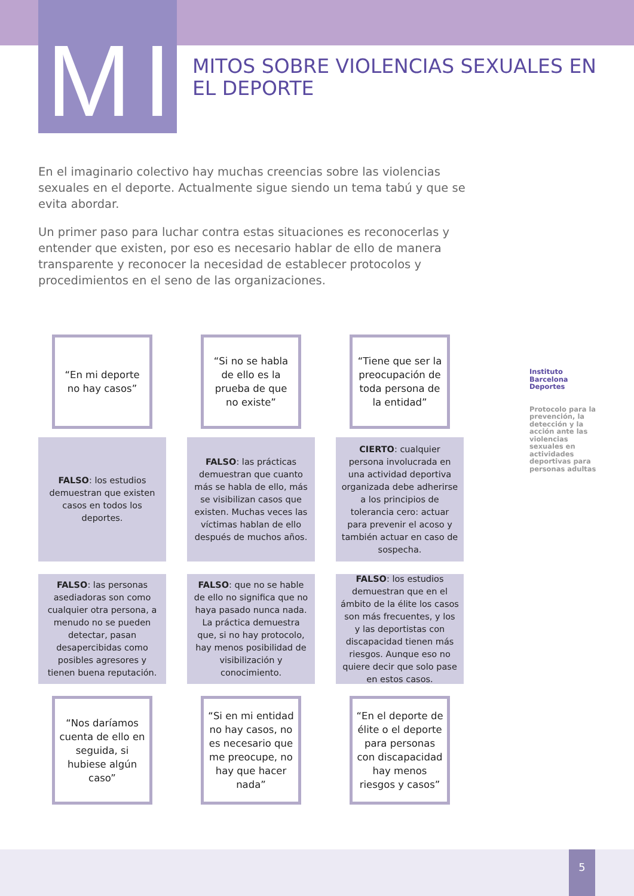MI
MITOS SOBRE VIOLENCIAS SEXUALES EN EL DEPORTE
En el imaginario colectivo hay muchas creencias sobre las violencias sexuales en el deporte. Actualmente sigue siendo un tema tabú y que se evita abordar.
Un primer paso para luchar contra estas situaciones es reconocerlas y entender que existen, por eso es necesario hablar de ello de manera transparente y reconocer la necesidad de establecer protocolos y procedimientos en el seno de las organizaciones.
“En mi deporte no hay casos”
“Si no se habla de ello es la prueba de que no existe”
“Tiene que ser la preocupación de toda persona de la entidad”
FALSO: los estudios demuestran que existen casos en todos los deportes.
FALSO: las prácticas demuestran que cuanto más se habla de ello, más se visibilizan casos que existen. Muchas veces las víctimas hablan de ello después de muchos años.
CIERTO: cualquier persona involucrada en una actividad deportiva organizada debe adherirse a los principios de tolerancia cero: actuar para prevenir el acoso y también actuar en caso de sospecha.
FALSO: las personas asediadoras son como cualquier otra persona, a menudo no se pueden detectar, pasan desapercibidas como posibles agresores y tienen buena reputación.
FALSO: que no se hable de ello no significa que no haya pasado nunca nada. La práctica demuestra que, si no hay protocolo, hay menos posibilidad de visibilización y conocimiento.
FALSO: los estudios demuestran que en el ámbito de la élite los casos son más frecuentes, y los y las deportistas con discapacidad tienen más riesgos. Aunque eso no quiere decir que solo pase en estos casos.
“Nos daríamos cuenta de ello en seguida, si hubiese algún caso”
“Si en mi entidad no hay casos, no es necesario que me preocupe, no hay que hacer nada”
“En el deporte de élite o el deporte para personas con discapacidad hay menos riesgos y casos”
Instituto Barcelona Deportes
Protocolo para la prevención, la detección y la acción ante las violencias sexuales en actividades deportivas para personas adultas
5